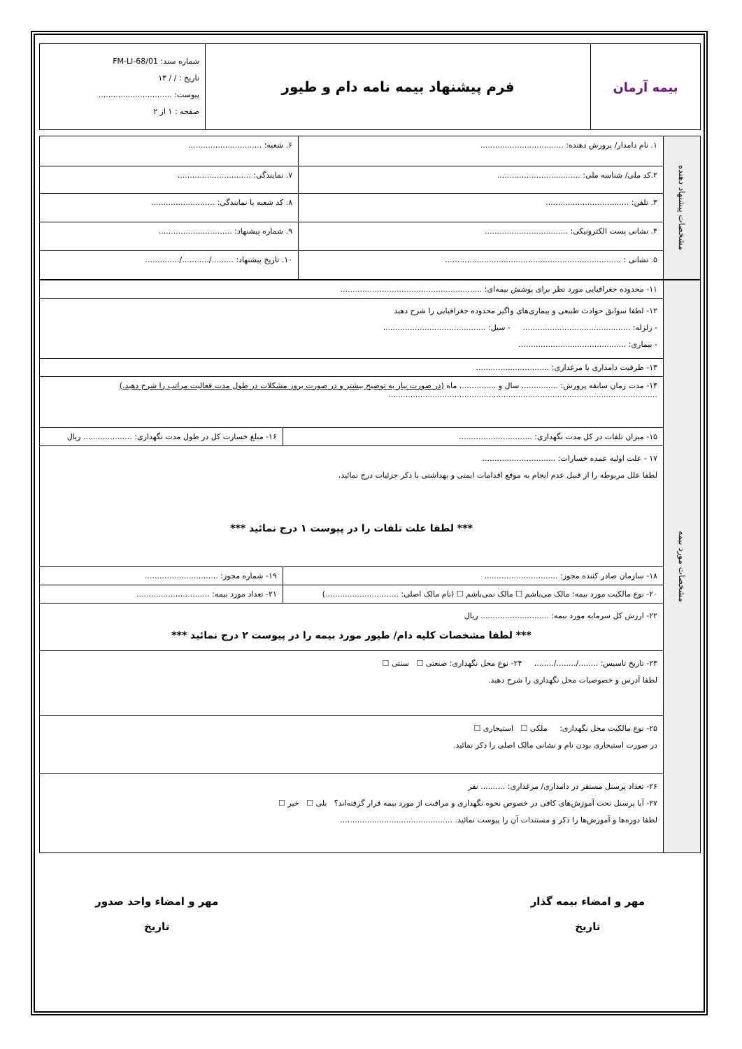| بیمه آرمان | فرم پیشنهاد بیمه نامه دام و طیور | شماره سند: FM-LI-68/01 تاریخ : / / ۱۳ پیوست: .............................. صفحه : ۱ از ۲ |
| مشخصات پیشنهاد دهنده | ۱. نام دامدار/ پرورش دهنده: .................................. | ۶. شعبه: .............................. |
| | ۲.کد ملی/ شناسه ملی: .................................. | ۷. نمایندگی: .............................. |
| | ۳. تلفن: .................................. | ۸. کد شعبه یا نمایندگی: .......................... |
| | ۴. نشانی پست الکترونیکی: .................................. | ۹. شماره پیشنهاد: .............................. |
| | ۵. نشانی : ........................................................................ | ۱۰. تاریخ پیشنهاد: ........./.........../.............. |
| مشخصات مورد بیمه | ۱۱- محدوده جغرافیایی مورد نظر برای پوشش بیمه‌ای: .......................................................... | | |
| | ۱۲- لطفا سوابق حوادث طبیعی و بیماری‌های واگیر محدوده جغرافیایی را شرح دهید - زلزله: ............................................ - سیل: .......................................... - بیماری: ............................................ | | |
| | ۱۳- ظرفیت دامداری یا مرغداری: .............................. | | |
| | ۱۴- مدت زمان سابقه پرورش: ............... سال و ............... ماه (در صورت نیاز به توضیح بیشتر و در صورت بروز مشکلات در طول مدت فعالیت مراتب را شرح دهید.) .............................................................................................................. | | |
| | ۱۵- میزان تلفات در کل مدت نگهداری: .............................. | ۱۶- مبلغ خسارت کل در طول مدت نگهداری: .................... ریال | |
| | ۱۷ - علت اولیه عمده خسارات: .............................. لطفا علل مربوطه را از قبیل عدم انجام به موقع اقدامات ایمنی و بهداشتی با ذکر جزئیات درج نمائید. *** لطفا علت تلفات را در پیوست ۱ درج نمائید *** | | |
| | ۱۸- سازمان صادر کننده مجوز: .............................. | ۱۹- شماره مجوز: .............................. | |
| | ۲۰- نوع مالکیت مورد بیمه: مالک می‌باشم ☐ مالک نمی‌باشم ☐ (نام مالک اصلی: ..............................) | | ۲۱- تعداد مورد بیمه: .............................. |
| | ۲۲- ارزش کل سرمایه مورد بیمه: ............................ ریال *** لطفا مشخصات کلیه دام/ طیور مورد بیمه را در پیوست ۲ درج نمائید *** | | |
| | ۲۳- تاریخ تاسیس: ......../......../........ ۲۴- نوع محل نگهداری: صنعتی ☐ سنتی ☐ لطفا آدرس و خصوصیات محل نگهداری را شرح دهید. | | |
| | ۲۵- نوع مالکیت محل نگهداری: ملکی ☐ استیجاری ☐ در صورت استیجاری بودن نام و نشانی مالک اصلی را ذکر نمائید. | | |
| | ۲۶- تعداد پرسنل مستقر در دامداری/ مرغداری: .......... نفر ۲۷- آیا پرسنل تحت آموزش‌های کافی در خصوص نحوه نگهداری و مراقبت از مورد بیمه قرار گرفته‌اند؟ بلی ☐ خیر ☐ لطفا دوره‌ها و آموزش‌ها را ذکر و مستندات آن را پیوست نمائید. .............................................. | | |
مهر و امضاء بیمه گذار
تاریخ
مهر و امضاء واحد صدور
تاریخ